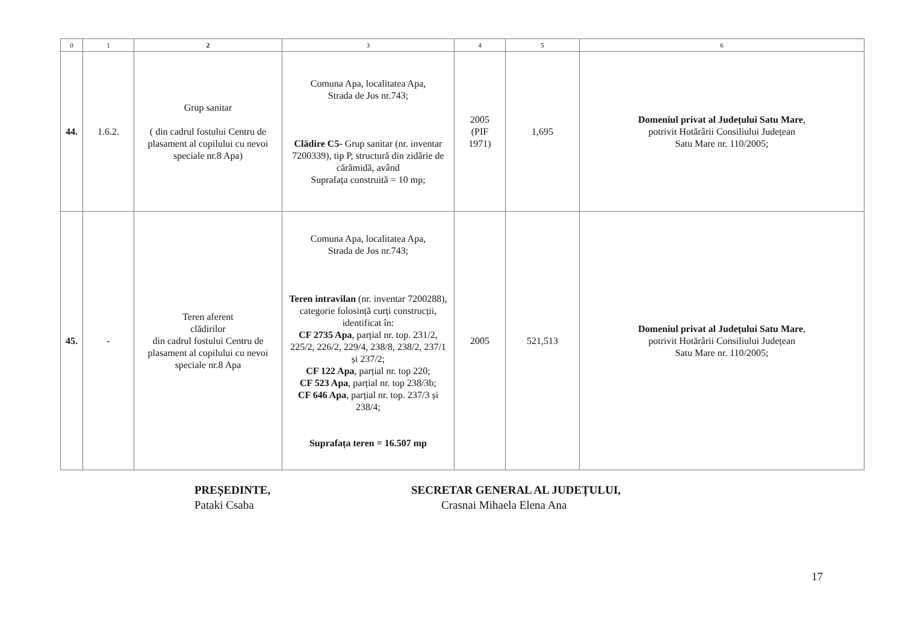| 0 | 1 | 2 | 3 | 4 | 5 | 6 |
| --- | --- | --- | --- | --- | --- | --- |
| 44. | 1.6.2. | Grup sanitar ( din cadrul fostului Centru de plasament al copilului cu nevoi speciale nr.8 Apa) | Comuna Apa, localitatea Apa, Strada de Jos nr.743; Clădire C5- Grup sanitar (nr. inventar 7200339), tip P, structură din zidărie de cărămidă, având Suprafața construită = 10 mp; | 2005 (PIF 1971) | 1,695 | Domeniul privat al Județului Satu Mare , potrivit Hotărârii Consiliului Județean Satu Mare nr. 110/2005; |
| 45. | - | Teren aferent clădirilor din cadrul fostului Centru de plasament al copilului cu nevoi speciale nr.8 Apa | Comuna Apa, localitatea Apa, Strada de Jos nr.743; Teren intravilan (nr. inventar 7200288), categorie folosință curți construcții, identificat în: CF 2735 Apa , parțial nr. top. 231/2, 225/2, 226/2, 229/4, 238/8, 238/2, 237/1 și 237/2; CF 122 Apa , parțial nr. top 220; CF 523 Apa , parțial nr. top 238/3b; CF 646 Apa , parțial nr. top. 237/3 și 238/4; Suprafața teren = 16.507 mp | 2005 | 521,513 | Domeniul privat al Județului Satu Mare , potrivit Hotărârii Consiliului Județean Satu Mare nr. 110/2005; |
PREȘEDINTE,
Pataki Csaba
SECRETAR GENERAL AL JUDEȚULUI,
Crasnai Mihaela Elena Ana
17